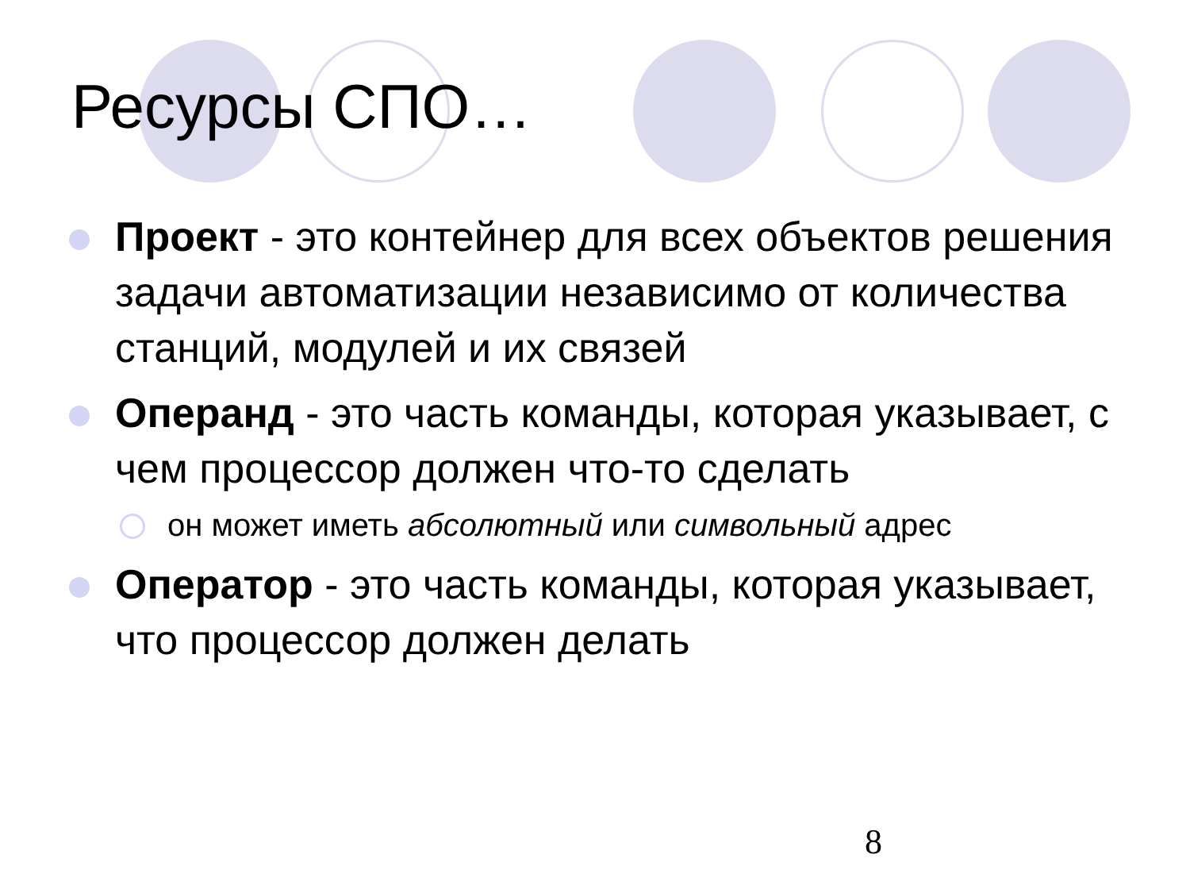Ресурсы СПО…
Проект - это контейнер для всех объектов решения задачи автоматизации независимо от количества станций, модулей и их связей
Операнд - это часть команды, которая указывает, с чем процессор должен что-то сделать
он может иметь абсолютный или символьный адрес
Оператор - это часть команды, которая указывает, что процессор должен делать
8